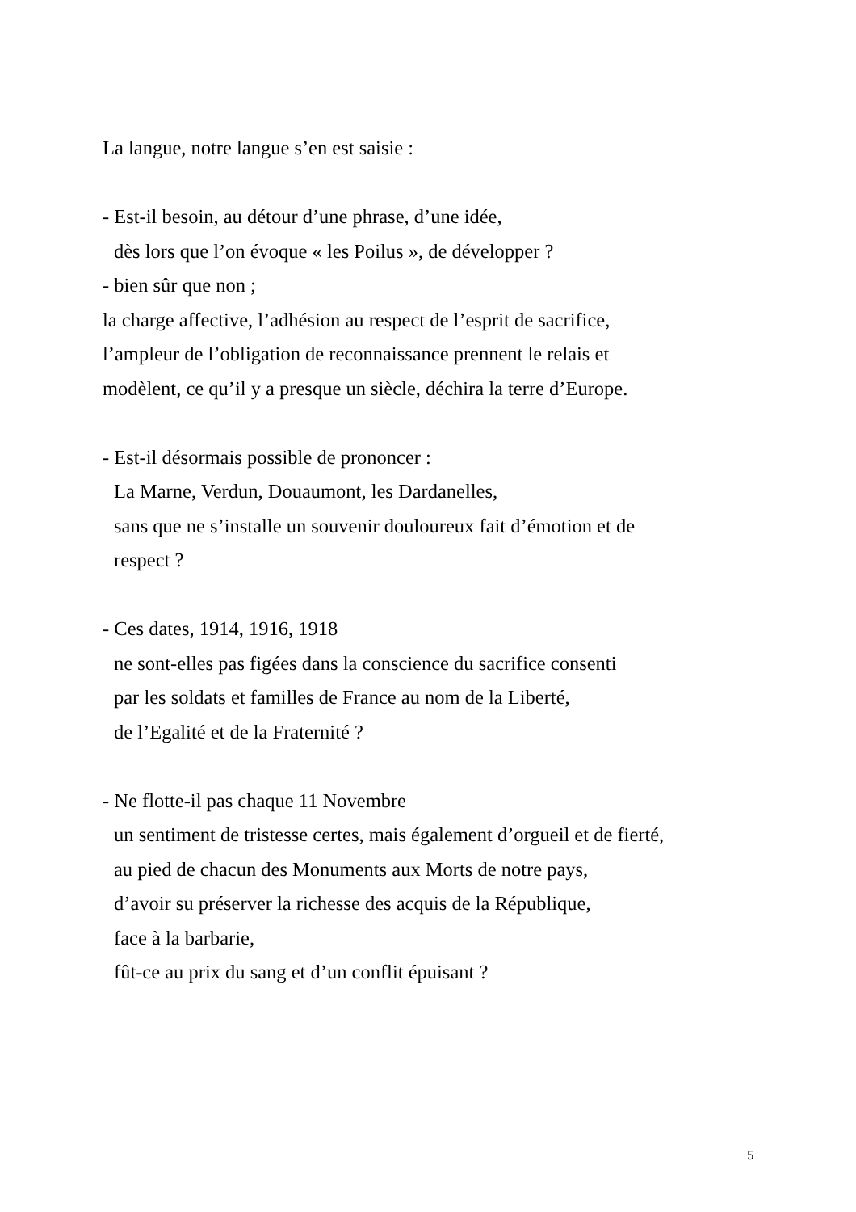La langue, notre langue s’en est saisie :
- Est-il besoin, au détour d’une phrase, d’une idée,
dès lors que l’on évoque « les Poilus », de développer ?
- bien sûr que non ;
la charge affective, l’adhésion au respect de l’esprit de sacrifice,
l’ampleur de l’obligation de reconnaissance prennent le relais et
modèlent, ce qu’il y a presque un siècle, déchira la terre d’Europe.
- Est-il désormais possible de prononcer :
La Marne, Verdun, Douaumont, les Dardanelles,
sans que ne s’installe un souvenir douloureux fait d’émotion et de
respect ?
- Ces dates, 1914, 1916, 1918
ne sont-elles pas figées dans la conscience du sacrifice consenti
par les soldats et familles de France au nom de la Liberté,
de l’Egalité et de la Fraternité ?
- Ne flotte-il pas chaque 11 Novembre
un sentiment de tristesse certes, mais également d’orgueil et de fierté,
au pied de chacun des Monuments aux Morts de notre pays,
d’avoir su préserver la richesse des acquis de la République,
face à la barbarie,
fût-ce au prix du sang et d’un conflit épuisant ?
5